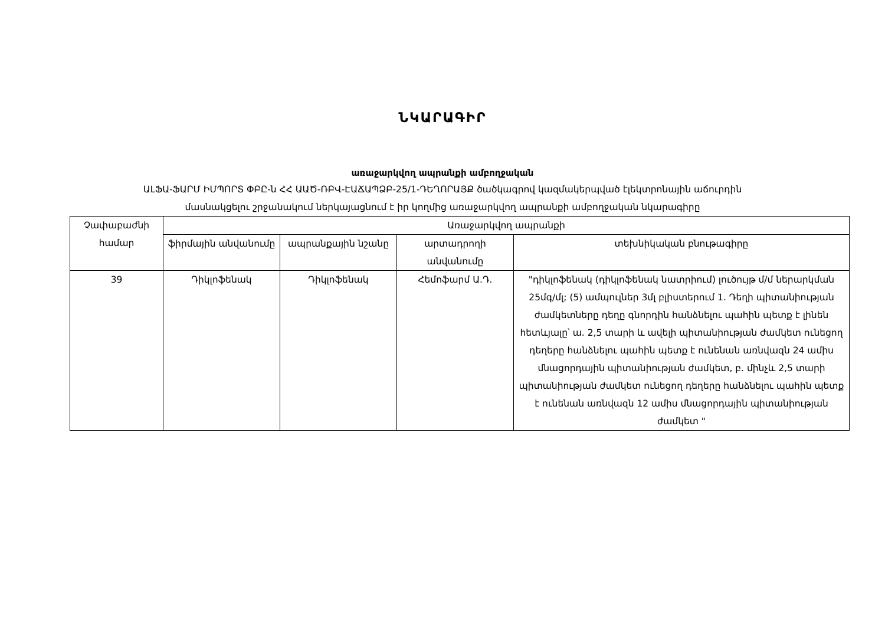ՆԿԱՐԱԳԻՐ
առաջարկվող ապրանքի ամբողջական
ԱԼՖԱ-ՖԱՐՄ ԻՄՊՈՐՏ ՓԲԸ-ն ՀՀ ԱԱԾ-ՌԲՎ-ԷԱՃԱՊՁԲ-25/1-ԴԵՂՈՐԱՅՔ ծածկագրով կազմակերպված էլեկտրոնային աճուրդին
մասնակցելու շրջանակում ներկայացնում է իր կողմից առաջարկվող ապրանքի ամբողջական նկարագիրը
| Չափաբաժնի համար | Առաջարկվող ապրանքի | | | |
| --- | --- | --- | --- | --- |
| | ֆիրմային անվանումը | ապրանքային նշանը | արտադրողի անվանումը | տեխնիկական բնութագիրը |
| 39 | Դիկլոֆենակ | Դիկլոֆենակ | Հեմոֆարմ Ա.Դ. | "դիկլոֆենակ (դիկլոֆենակ նատրիում) լուծույթ մ/մ ներարկման 25մգ/մլ; (5) ամպուլներ 3մլ բլիստերում 1. Դեղի պիտանիության ժամկետները դեղը գնորդին հանձնելու պահին պետք է լինեն հետևյալը՝ ա. 2,5 տարի և ավելի պիտանիության ժամկետ ունեցող դեղերը հանձնելու պահին պետք է ունենան առնվազն 24 ամիս մնացորդային պիտանիության ժամկետ, բ. մինչև 2,5 տարի պիտանիության ժամկետ ունեցող դեղերը հանձնելու պահին պետք է ունենան առնվազն 12 ամիս մնացորդային պիտանիության ժամկետ " |